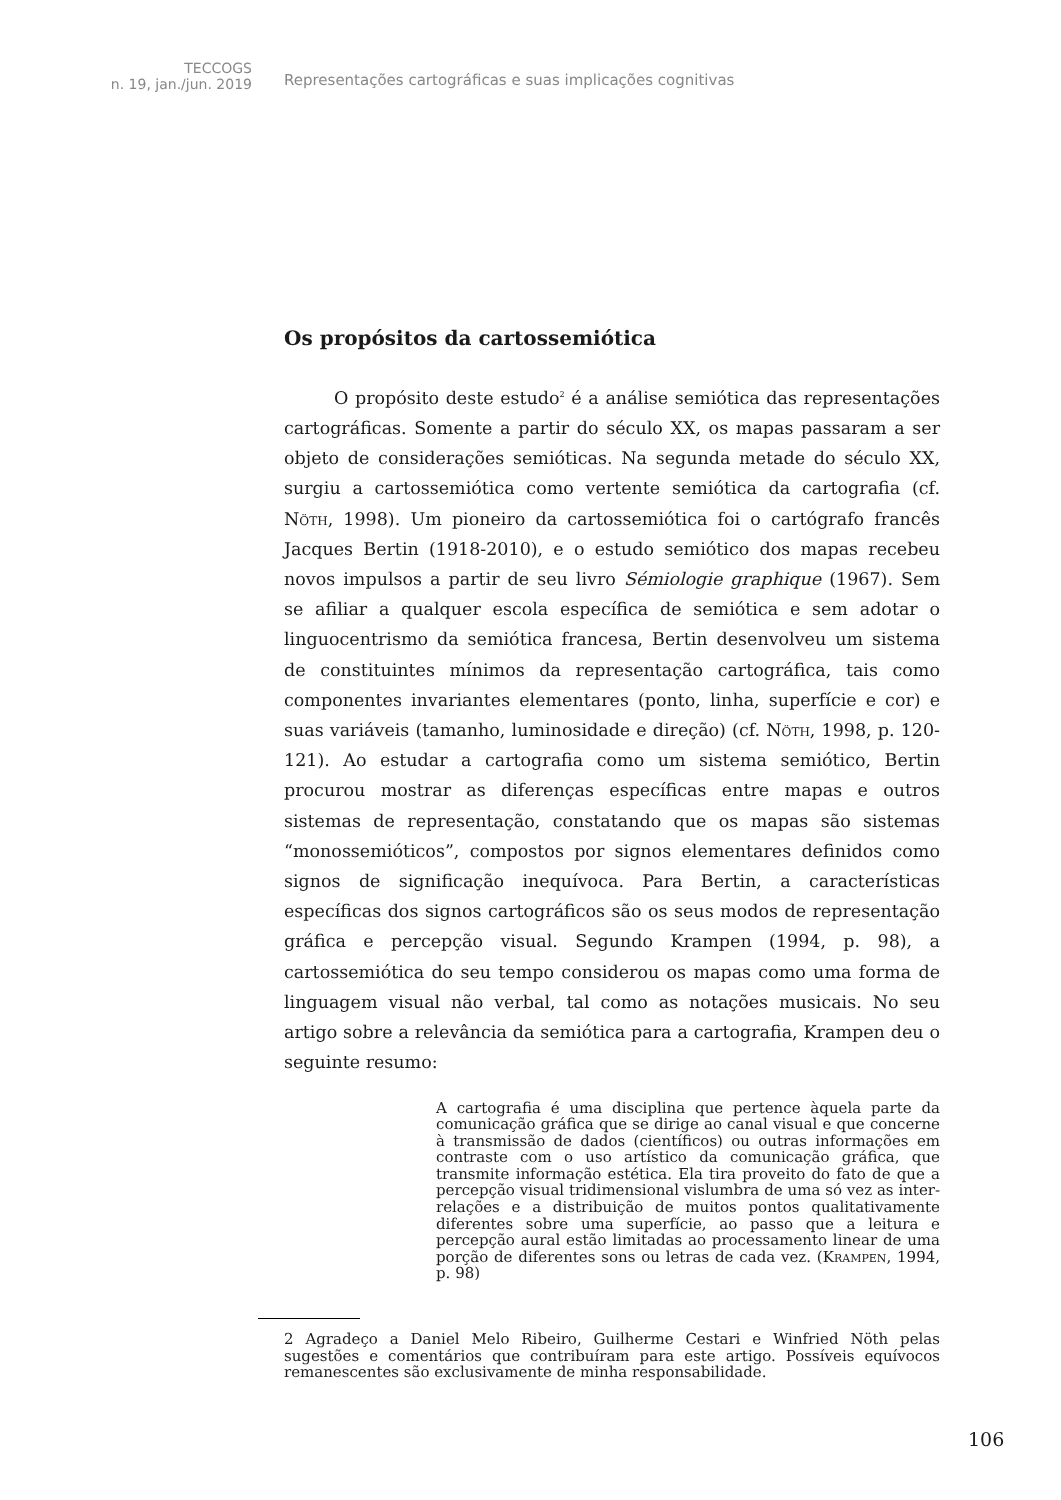TECCOGS
n. 19, jan./jun. 2019
Representações cartográficas e suas implicações cognitivas
Os propósitos da cartossemiótica
O propósito deste estudo<sup>2</sup> é a análise semiótica das representações cartográficas. Somente a partir do século XX, os mapas passaram a ser objeto de considerações semióticas. Na segunda metade do século XX, surgiu a cartossemiótica como vertente semiótica da cartografia (cf. Nöth, 1998). Um pioneiro da cartossemiótica foi o cartógrafo francês Jacques Bertin (1918-2010), e o estudo semiótico dos mapas recebeu novos impulsos a partir de seu livro Sémiologie graphique (1967). Sem se afiliar a qualquer escola específica de semiótica e sem adotar o linguocentrismo da semiótica francesa, Bertin desenvolveu um sistema de constituintes mínimos da representação cartográfica, tais como componentes invariantes elementares (ponto, linha, superfície e cor) e suas variáveis (tamanho, luminosidade e direção) (cf. Nöth, 1998, p. 120-121). Ao estudar a cartografia como um sistema semiótico, Bertin procurou mostrar as diferenças específicas entre mapas e outros sistemas de representação, constatando que os mapas são sistemas “monossemióticos”, compostos por signos elementares definidos como signos de significação inequívoca. Para Bertin, a características específicas dos signos cartográficos são os seus modos de representação gráfica e percepção visual. Segundo Krampen (1994, p. 98), a cartossemiótica do seu tempo considerou os mapas como uma forma de linguagem visual não verbal, tal como as notações musicais. No seu artigo sobre a relevância da semiótica para a cartografia, Krampen deu o seguinte resumo:
A cartografia é uma disciplina que pertence àquela parte da comunicação gráfica que se dirige ao canal visual e que concerne à transmissão de dados (científicos) ou outras informações em contraste com o uso artístico da comunicação gráfica, que transmite informação estética. Ela tira proveito do fato de que a percepção visual tridimensional vislumbra de uma só vez as inter-relações e a distribuição de muitos pontos qualitativamente diferentes sobre uma superfície, ao passo que a leitura e percepção aural estão limitadas ao processamento linear de uma porção de diferentes sons ou letras de cada vez. (Krampen, 1994, p. 98)
2 Agradeço a Daniel Melo Ribeiro, Guilherme Cestari e Winfried Nöth pelas sugestões e comentários que contribuíram para este artigo. Possíveis equívocos remanescentes são exclusivamente de minha responsabilidade.
106